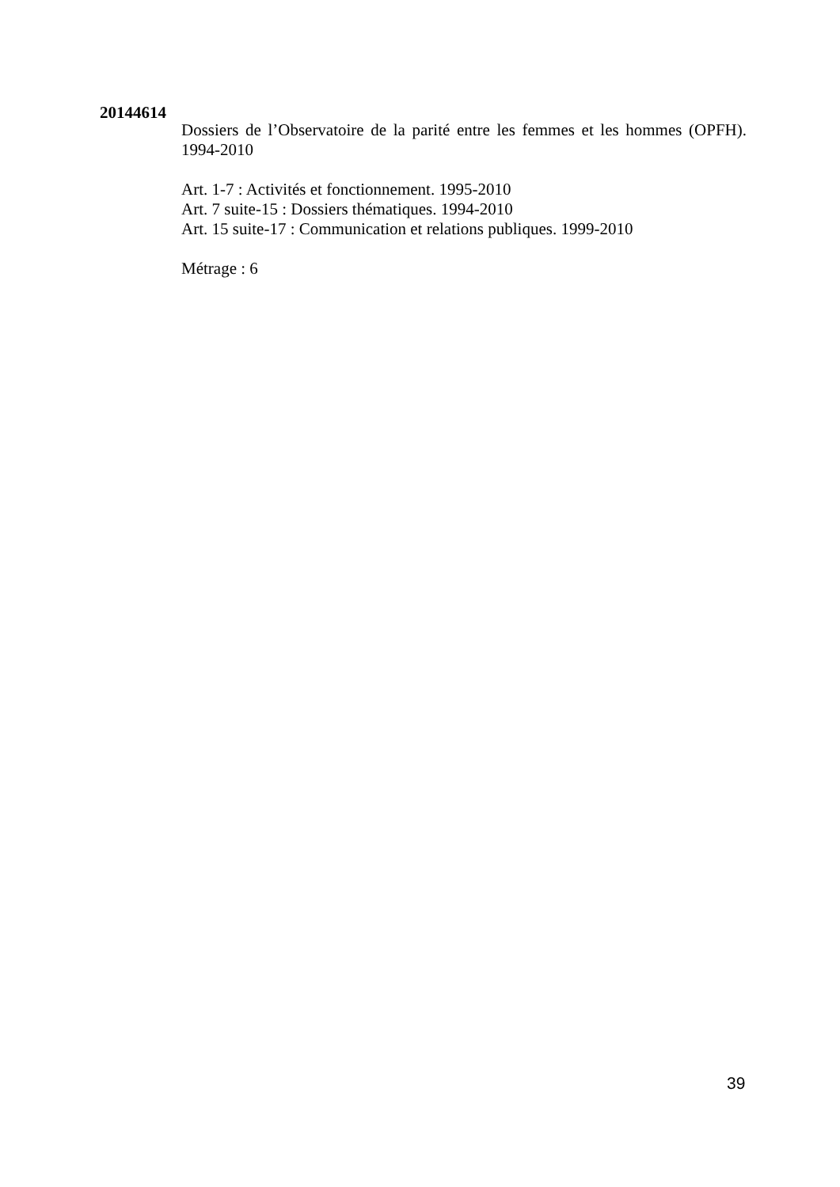20144614
Dossiers de l’Observatoire de la parité entre les femmes et les hommes (OPFH). 1994-2010
Art. 1-7 : Activités et fonctionnement. 1995-2010
Art. 7 suite-15 : Dossiers thématiques. 1994-2010
Art. 15 suite-17 : Communication et relations publiques. 1999-2010
Métrage : 6
39